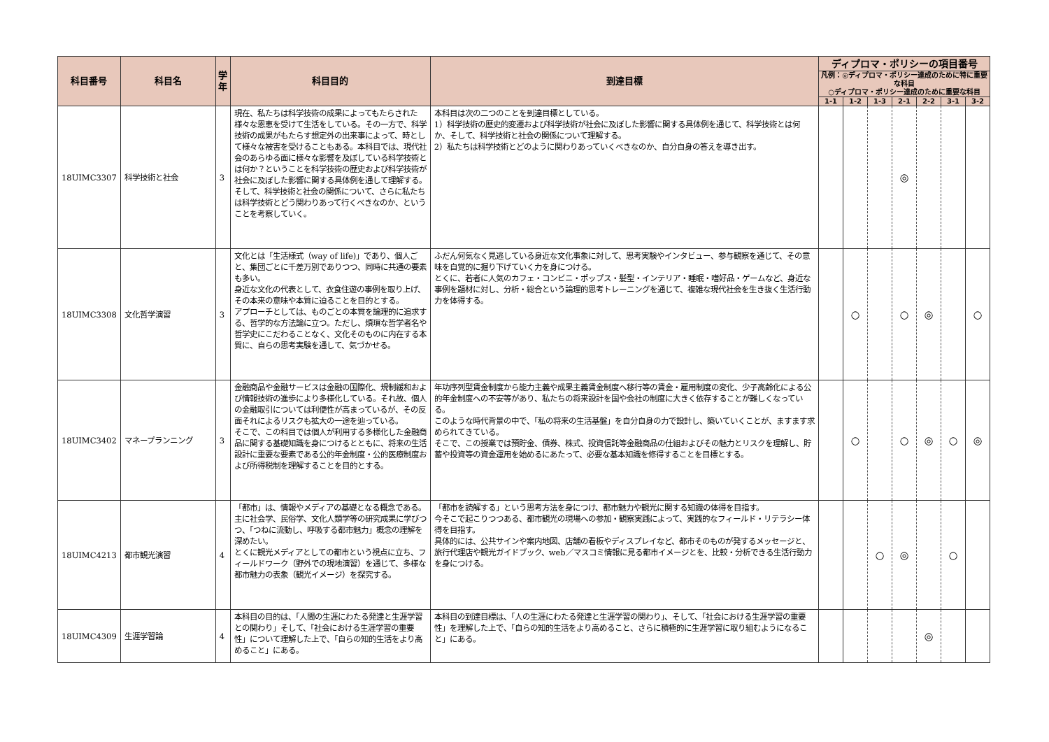| 科目番号 | 科目名 | 学年 | 科目目的 | 到達目標 | ディプロマ・ポリシーの項目番号 | | | | | | |
| --- | --- | --- | --- | --- | --- | --- | --- | --- | --- | --- | --- |
| | | | | | 凡例：◎ディプロマ・ポリシー達成のために特に重要な科目 ○ディプロマ・ポリシー達成のために重要な科目 | | | | | | |
| | | | | | 1-1 | 1-2 | 1-3 | 2-1 | 2-2 | 3-1 | 3-2 |
| 18UIMC3307 | 科学技術と社会 | 3 | 現在、私たちは科学技術の成果によってもたらされた様々な恩恵を受けて生活をしている。その一方で、科学技術の成果がもたらす想定外の出来事によって、時として様々な被害を受けることもある。本科目では、現代社会のあらゆる面に様々な影響を及ぼしている科学技術とは何か？ということを科学技術の歴史および科学技術が社会に及ぼした影響に関する具体例を通して理解する。そして、科学技術と社会の関係について、さらに私たちは科学技術とどう関わりあって行くべきなのか、ということを考察していく。 | 本科目は次の二つのことを到達目標としている。 1）科学技術の歴史的変遷および科学技術が社会に及ぼした影響に関する具体例を通じて、科学技術とは何か、そして、科学技術と社会の関係について理解する。 2）私たちは科学技術とどのように関わりあっていくべきなのか、自分自身の答えを導き出す。 | | | | ◎ | | | |
| 18UIMC3308 | 文化哲学演習 | 3 | 文化とは「生活様式（way of life)」であり、個人ごと、集団ごとに千差万別でありつつ、同時に共通の要素も多い。 身近な文化の代表として、衣食住遊の事例を取り上げ、その本来の意味や本質に迫ることを目的とする。 アプローチとしては、ものごとの本質を論理的に追求する、哲学的な方法論に立つ。ただし、煩瑣な哲学者名や哲学史にこだわることなく、文化そのものに内在する本質に、自らの思考実験を通して、気づかせる。 | ふだん何気なく見逃している身近な文化事象に対して、思考実験やインタビュー、参与観察を通じて、その意味を自覚的に掘り下げていく力を身につける。 とくに、若者に人気のカフェ・コンビニ・ポップス・髪型・インテリア・睡眠・嗜好品・ゲームなど、身近な事例を題材に対し、分析・総合という論理的思考トレーニングを通じて、複雑な現代社会を生き抜く生活行動力を体得する。 | | ○ | | ○ | ◎ | | ○ |
| 18UIMC3402 | マネープランニング | 3 | 金融商品や金融サービスは金融の国際化、規制緩和および情報技術の進歩により多様化している。それ故、個人の金融取引については利便性が高まっているが、その反面それによるリスクも拡大の一途を辿っている。 そこで、この科目では個人が利用する多様化した金融商品に関する基礎知識を身につけるとともに、将来の生活設計に重要な要素である公的年金制度・公的医療制度および所得税制を理解することを目的とする。 | 年功序列型賃金制度から能力主義や成果主義賃金制度へ移行等の賃金・雇用制度の変化、少子高齢化による公的年金制度への不安等があり、私たちの将来設計を国や会社の制度に大きく依存することが難しくなっている。 このような時代背景の中で、「私の将来の生活基盤」を自分自身の力で設計し、築いていくことが、ますます求められてきている。 そこで、この授業では預貯金、債券、株式、投資信託等金融商品の仕組およびその魅力とリスクを理解し、貯蓄や投資等の資金運用を始めるにあたって、必要な基本知識を修得することを目標とする。 | | ○ | | ○ | ◎ | ○ | ◎ |
| 18UIMC4213 | 都市観光演習 | 4 | 「都市」は、情報やメディアの基礎となる概念である。 主に社会学、民俗学、文化人類学等の研究成果に学びつつ、「つねに流動し、呼吸する都市魅力」概念の理解を深めたい。 とくに観光メディアとしての都市という視点に立ち、フィールドワーク（野外での現地演習）を通じて、多様な都市魅力の表象（観光イメージ）を探究する。 | 「都市を読解する」という思考方法を身につけ、都市魅力や観光に関する知識の体得を目指す。 今そこで起こりつつある、都市観光の現場への参加・観察実践によって、実践的なフィールド・リテラシー体得を目指す。 具体的には、公共サインや案内地図、店舗の看板やディスプレイなど、都市そのものが発するメッセージと、旅行代理店や観光ガイドブック、web／マスコミ情報に見る都市イメージとを、比較・分析できる生活行動力を身につける。 | | | ○ | ◎ | | ○ | |
| 18UIMC4309 | 生涯学習論 | 4 | 本科目の目的は、「人間の生涯にわたる発達と生涯学習との関わり」そして、「社会における生涯学習の重要性」について理解した上で、「自らの知的生活をより高めること」にある。 | 本科目の到達目標は、「人の生涯にわたる発達と生涯学習の関わり」、そして、「社会における生涯学習の重要性」を理解した上で、「自らの知的生活をより高めること、さらに積極的に生涯学習に取り組むようになること」にある。 | | | | | ◎ | | |